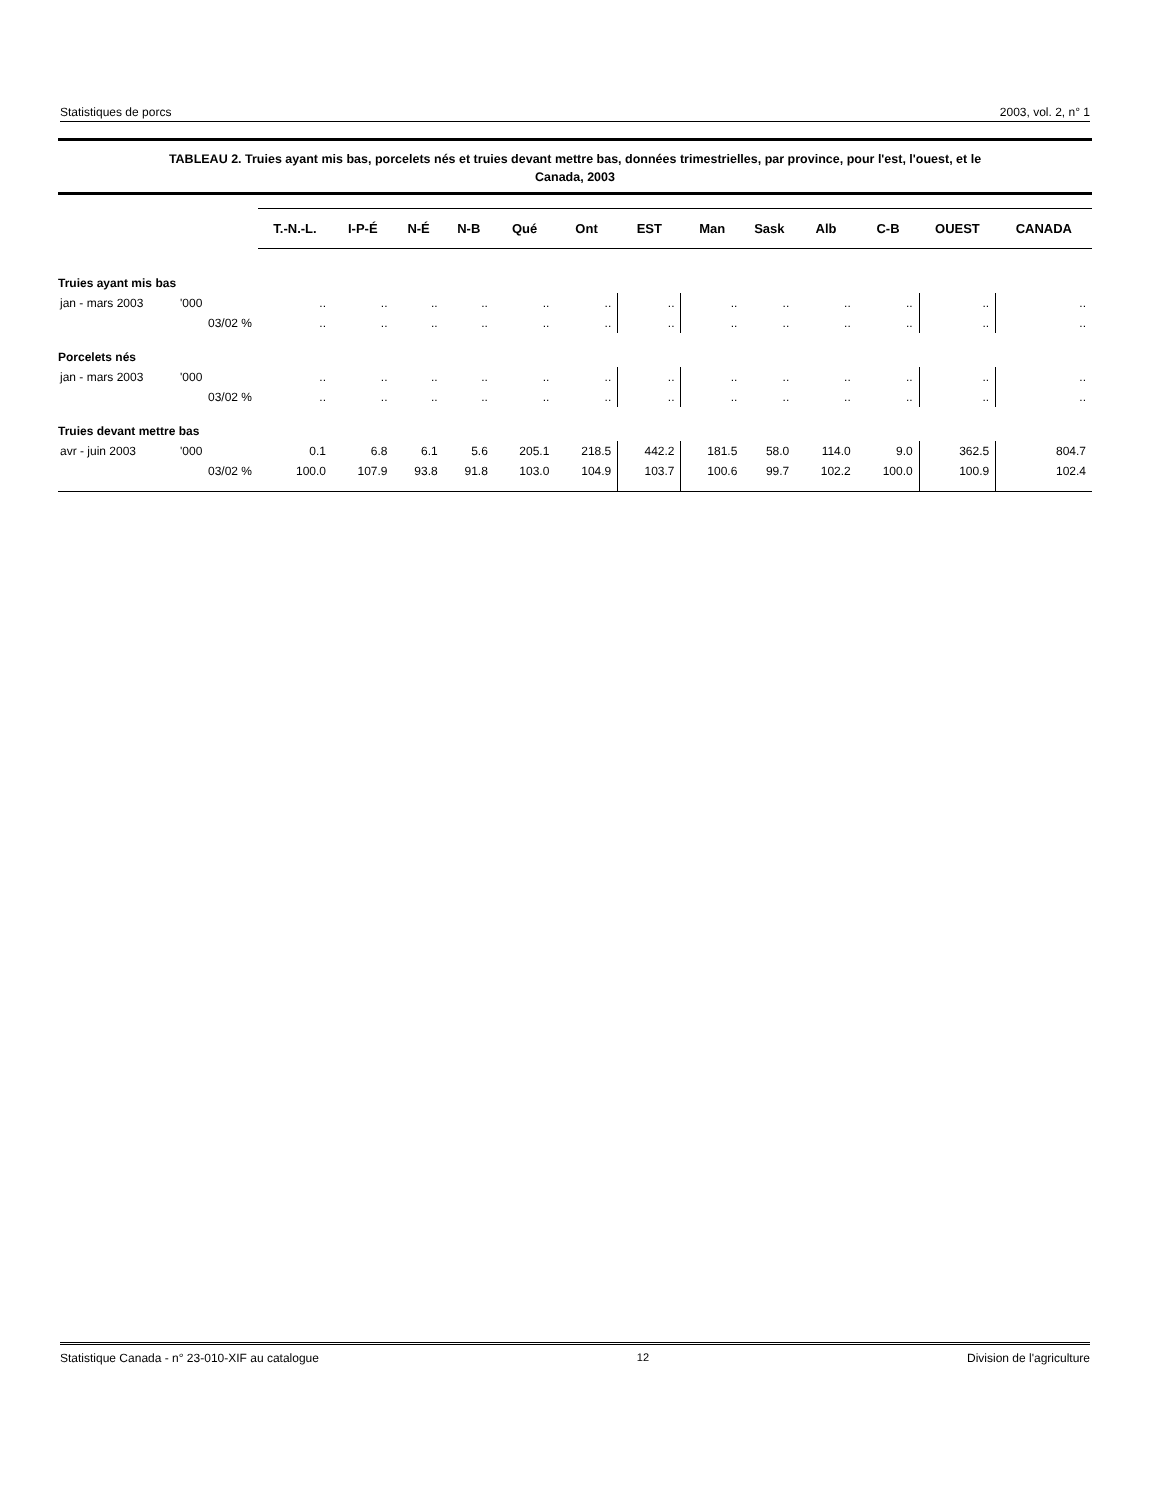Statistiques de porcs 2003, vol. 2, n° 1
TABLEAU 2. Truies ayant mis bas, porcelets nés et truies devant mettre bas, données trimestrielles, par province, pour l'est, l'ouest, et le
Canada, 2003
| | | T.-N.-L. | I-P-É | N-É | N-B | Qué | Ont | EST | Man | Sask | Alb | C-B | OUEST | CANADA |
| --- | --- | --- | --- | --- | --- | --- | --- | --- | --- | --- | --- | --- | --- | --- |
| Truies ayant mis bas | | | | | | | | | | | | | | |
| jan - mars 2003 | '000 | .. | .. | .. | .. | .. | .. | .. | .. | .. | .. | .. | .. | .. |
| | 03/02 % | .. | .. | .. | .. | .. | .. | .. | .. | .. | .. | .. | .. | .. |
| Porcelets nés | | | | | | | | | | | | | | |
| jan - mars 2003 | '000 | .. | .. | .. | .. | .. | .. | .. | .. | .. | .. | .. | .. | .. |
| | 03/02 % | .. | .. | .. | .. | .. | .. | .. | .. | .. | .. | .. | .. | .. |
| Truies devant mettre bas | | | | | | | | | | | | | | |
| avr - juin 2003 | '000 | 0.1 | 6.8 | 6.1 | 5.6 | 205.1 | 218.5 | 442.2 | 181.5 | 58.0 | 114.0 | 9.0 | 362.5 | 804.7 |
| | 03/02 % | 100.0 | 107.9 | 93.8 | 91.8 | 103.0 | 104.9 | 103.7 | 100.6 | 99.7 | 102.2 | 100.0 | 100.9 | 102.4 |
Statistique Canada - n° 23-010-XIF au catalogue 12 Division de l'agriculture